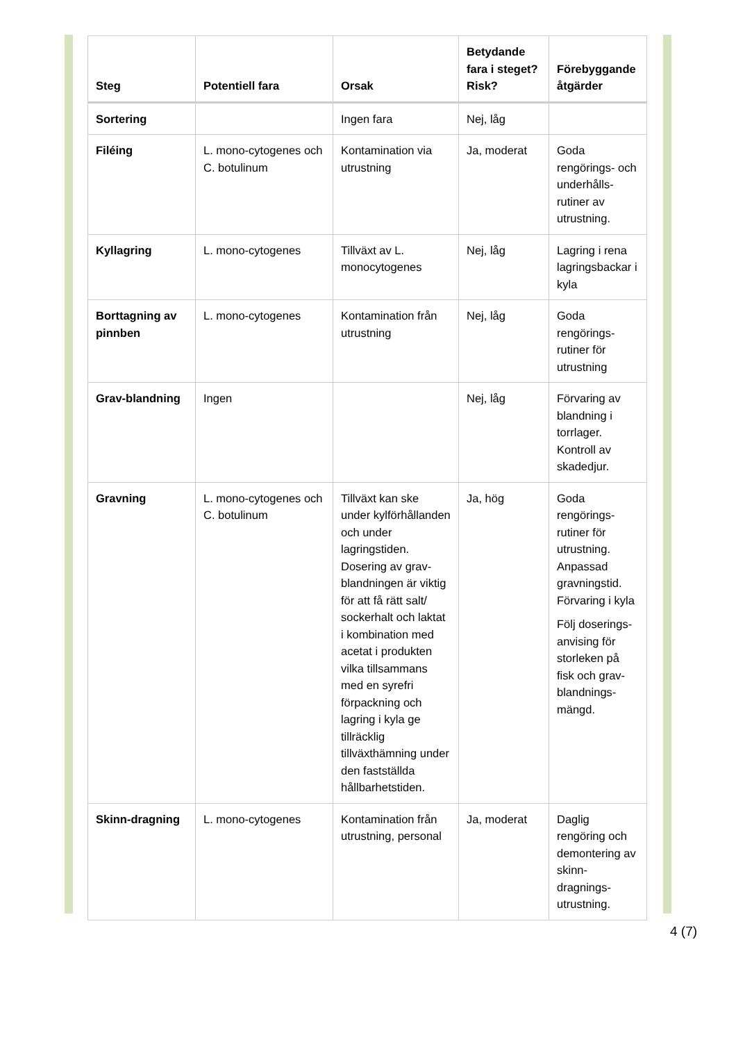| Steg | Potentiell fara | Orsak | Betydande fara i steget? Risk? | Förebyggande åtgärder |
| --- | --- | --- | --- | --- |
| Sortering | | Ingen fara | Nej, låg | |
| Filéing | L. mono-cytogenes och C. botulinum | Kontamination via utrustning | Ja, moderat | Goda rengörings- och underhålls-rutiner av utrustning. |
| Kyllagring | L. mono-cytogenes | Tillväxt av L. monocytogenes | Nej, låg | Lagring i rena lagringsbackar i kyla |
| Borttagning av pinnben | L. mono-cytogenes | Kontamination från utrustning | Nej, låg | Goda rengörings-rutiner för utrustning |
| Grav-blandning | Ingen | | Nej, låg | Förvaring av blandning i torrlager. Kontroll av skadedjur. |
| Gravning | L. mono-cytogenes och C. botulinum | Tillväxt kan ske under kylförhållanden och under lagringstiden. Dosering av grav-blandningen är viktig för att få rätt salt/ sockerhalt och laktat i kombination med acetat i produkten vilka tillsammans med en syrefri förpackning och lagring i kyla ge tillräcklig tillväxthämning under den fastställda hållbarhetstiden. | Ja, hög | Goda rengörings-rutiner för utrustning. Anpassad gravningstid. Förvaring i kyla Följ doserings-anvising för storleken på fisk och grav-blandnings-mängd. |
| Skinn-dragning | L. mono-cytogenes | Kontamination från utrustning, personal | Ja, moderat | Daglig rengöring och demontering av skinn-dragnings-utrustning. |
4 (7)